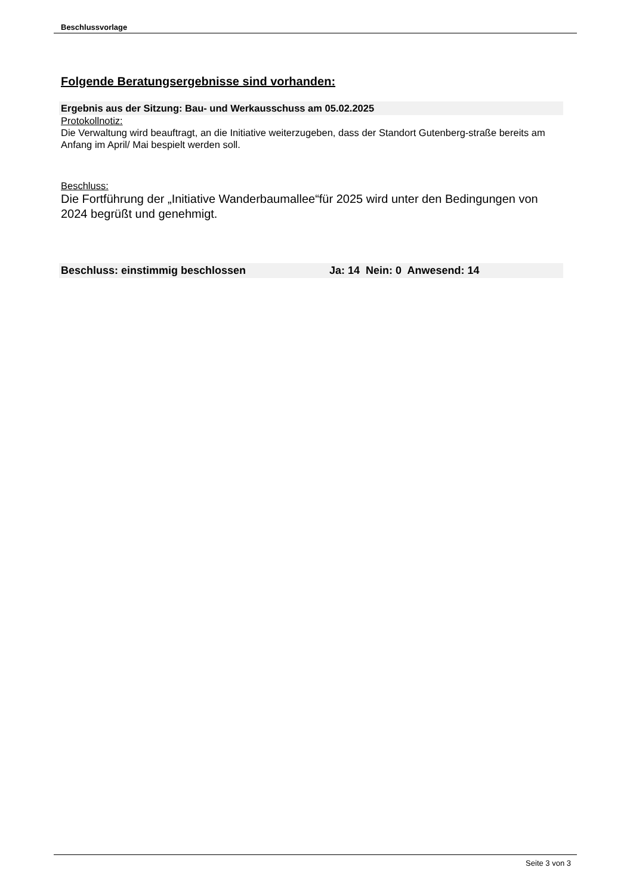Beschlussvorlage
Folgende Beratungsergebnisse sind vorhanden:
Ergebnis aus der Sitzung: Bau- und Werkausschuss am 05.02.2025
Protokollnotiz:
Die Verwaltung wird beauftragt, an die Initiative weiterzugeben, dass der Standort Gutenberg-straße bereits am Anfang im April/ Mai bespielt werden soll.
Beschluss:
Die Fortführung der „Initiative Wanderbaumallee“für 2025 wird unter den Bedingungen von 2024 begrüßt und genehmigt.
Beschluss: einstimmig beschlossen Ja: 14 Nein: 0 Anwesend: 14
Seite 3 von 3